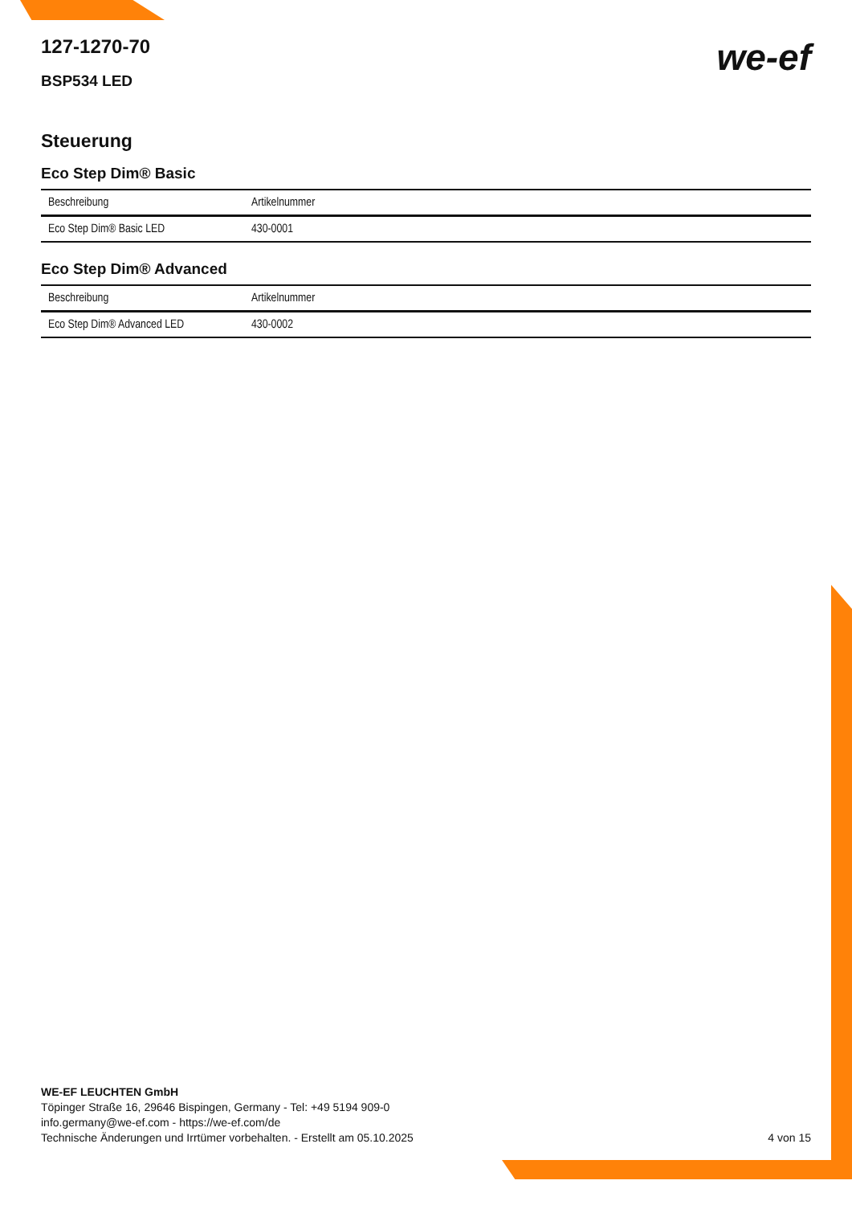we-ef
127-1270-70
BSP534 LED
Steuerung
Eco Step Dim® Basic
| Beschreibung | Artikelnummer |
| --- | --- |
| Eco Step Dim® Basic LED | 430-0001 |
Eco Step Dim® Advanced
| Beschreibung | Artikelnummer |
| --- | --- |
| Eco Step Dim® Advanced LED | 430-0002 |
WE-EF LEUCHTEN GmbH
Töpinger Straße 16, 29646 Bispingen, Germany - Tel: +49 5194 909-0
info.germany@we-ef.com - https://we-ef.com/de
Technische Änderungen und Irrtümer vorbehalten. - Erstellt am 05.10.2025
4 von 15